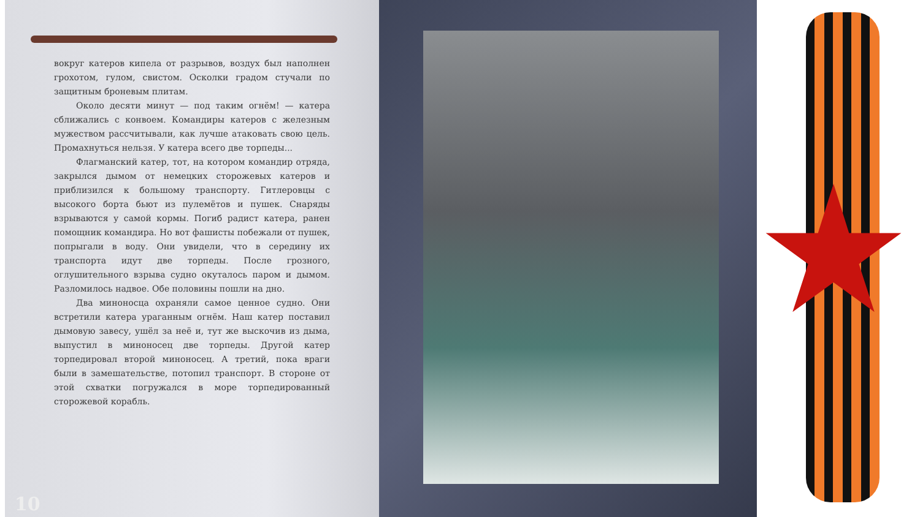вокруг катеров кипела от разрывов, воздух был наполнен грохотом, гулом, свистом. Осколки градом стучали по защитным броневым плитам.
Около десяти минут — под таким огнём! — катера сближались с конвоем. Командиры катеров с железным мужеством рассчитывали, как лучше атаковать свою цель. Промахнуться нельзя. У катера всего две торпеды...
Флагманский катер, тот, на котором командир отряда, закрылся дымом от немецких сторожевых катеров и приблизился к большому транспорту. Гитлеровцы с высокого борта бьют из пулемётов и пушек. Снаряды взрываются у самой кормы. Погиб радист катера, ранен помощник командира. Но вот фашисты побежали от пушек, попрыгали в воду. Они увидели, что в середину их транспорта идут две торпеды. После грозного, оглушительного взрыва судно окуталось паром и дымом. Разломилось надвое. Обе половины пошли на дно.
Два миноносца охраняли самое ценное судно. Они встретили катера ураганным огнём. Наш катер поставил дымовую завесу, ушёл за неё и, тут же выскочив из дыма, выпустил в миноносец две торпеды. Другой катер торпедировал второй миноносец. А третий, пока враги были в замешательстве, потопил транспорт. В стороне от этой схватки погружался в море торпедированный сторожевой корабль.
10